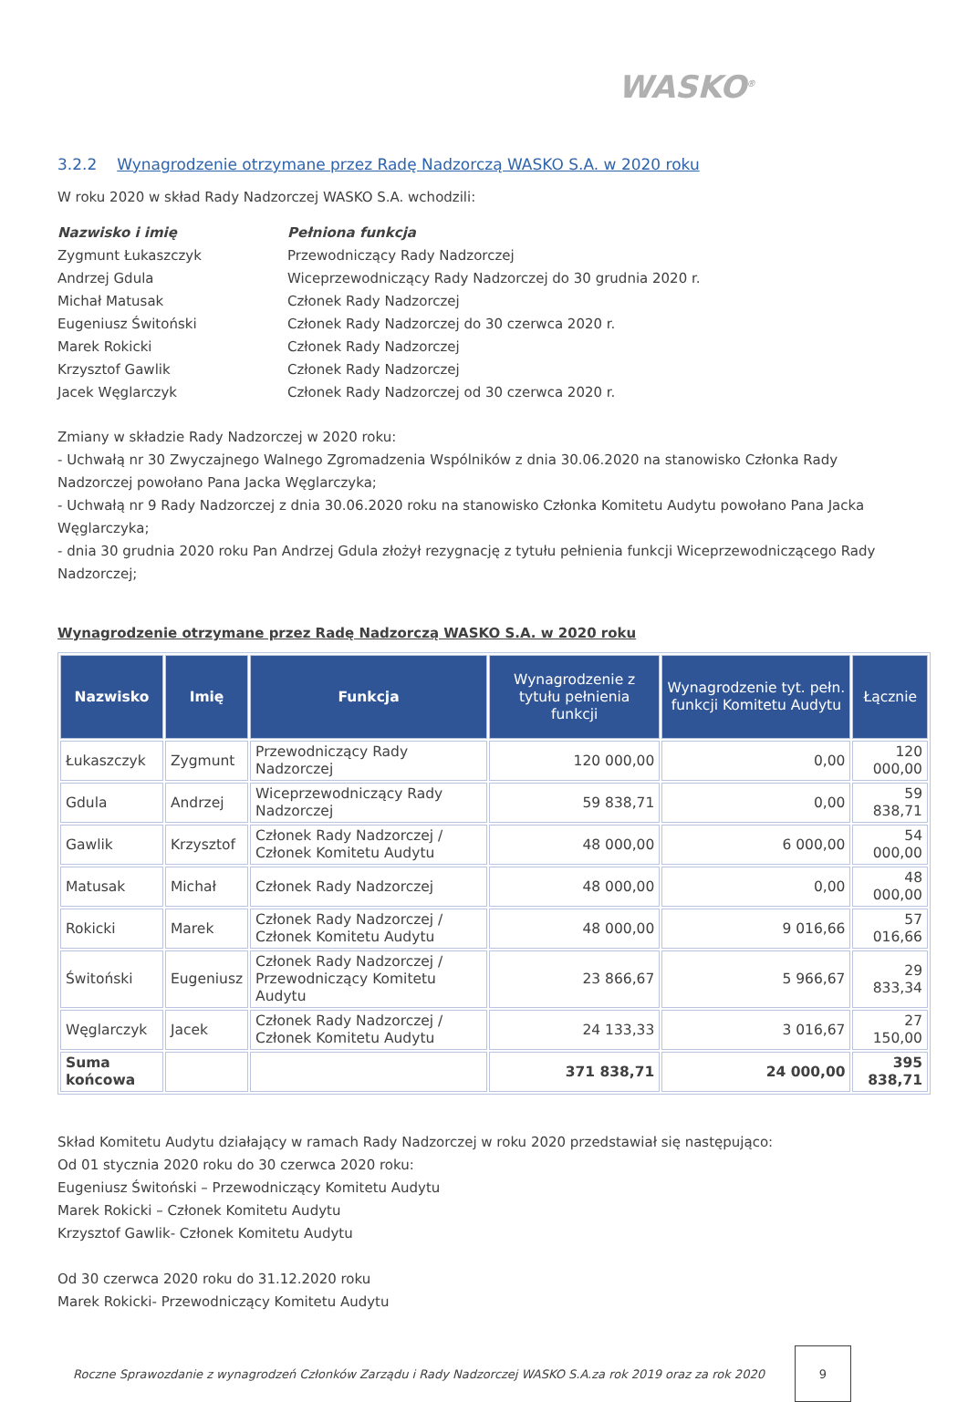WASKO<sup>®</sup>
3.2.2 Wynagrodzenie otrzymane przez Radę Nadzorczą WASKO S.A. w 2020 roku
W roku 2020 w skład Rady Nadzorczej WASKO S.A. wchodzili:
Nazwisko i imię Pełniona funkcja Zygmunt Łukaszczyk Przewodniczący Rady Nadzorczej Andrzej Gdula Wiceprzewodniczący Rady Nadzorczej do 30 grudnia 2020 r. Michał Matusak Członek Rady Nadzorczej Eugeniusz Świtoński Członek Rady Nadzorczej do 30 czerwca 2020 r. Marek Rokicki Członek Rady Nadzorczej Krzysztof Gawlik Członek Rady Nadzorczej Jacek Węglarczyk Członek Rady Nadzorczej od 30 czerwca 2020 r.
Zmiany w składzie Rady Nadzorczej w 2020 roku:
- Uchwałą nr 30 Zwyczajnego Walnego Zgromadzenia Wspólników z dnia 30.06.2020 na stanowisko Członka Rady Nadzorczej powołano Pana Jacka Węglarczyka;
- Uchwałą nr 9 Rady Nadzorczej z dnia 30.06.2020 roku na stanowisko Członka Komitetu Audytu powołano Pana Jacka Węglarczyka;
- dnia 30 grudnia 2020 roku Pan Andrzej Gdula złożył rezygnację z tytułu pełnienia funkcji Wiceprzewodniczącego Rady Nadzorczej;
Wynagrodzenie otrzymane przez Radę Nadzorczą WASKO S.A. w 2020 roku
| Nazwisko | Imię | Funkcja | Wynagrodzenie z tytułu pełnienia funkcji | Wynagrodzenie tyt. pełn. funkcji Komitetu Audytu | Łącznie |
| --- | --- | --- | --- | --- | --- |
| Łukaszczyk | Zygmunt | Przewodniczący Rady Nadzorczej | 120 000,00 | 0,00 | 120 000,00 |
| Gdula | Andrzej | Wiceprzewodniczący Rady Nadzorczej | 59 838,71 | 0,00 | 59 838,71 |
| Gawlik | Krzysztof | Członek Rady Nadzorczej / Członek Komitetu Audytu | 48 000,00 | 6 000,00 | 54 000,00 |
| Matusak | Michał | Członek Rady Nadzorczej | 48 000,00 | 0,00 | 48 000,00 |
| Rokicki | Marek | Członek Rady Nadzorczej / Członek Komitetu Audytu | 48 000,00 | 9 016,66 | 57 016,66 |
| Świtoński | Eugeniusz | Członek Rady Nadzorczej / Przewodniczący Komitetu Audytu | 23 866,67 | 5 966,67 | 29 833,34 |
| Węglarczyk | Jacek | Członek Rady Nadzorczej / Członek Komitetu Audytu | 24 133,33 | 3 016,67 | 27 150,00 |
| Suma końcowa | | | 371 838,71 | 24 000,00 | 395 838,71 |
Skład Komitetu Audytu działający w ramach Rady Nadzorczej w roku 2020 przedstawiał się następująco:
Od 01 stycznia 2020 roku do 30 czerwca 2020 roku:
Eugeniusz Świtoński – Przewodniczący Komitetu Audytu
Marek Rokicki – Członek Komitetu Audytu
Krzysztof Gawlik- Członek Komitetu Audytu
Od 30 czerwca 2020 roku do 31.12.2020 roku
Marek Rokicki- Przewodniczący Komitetu Audytu
Roczne Sprawozdanie z wynagrodzeń Członków Zarządu i Rady Nadzorczej WASKO S.A.za rok 2019 oraz za rok 2020
9